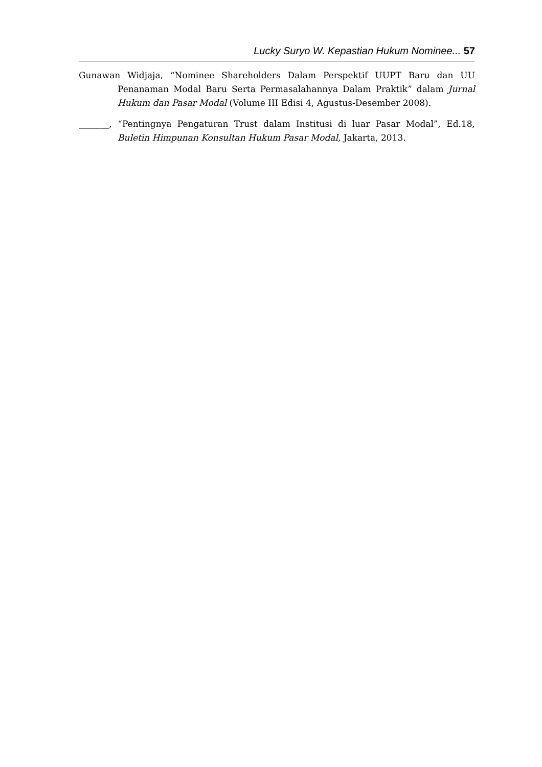Lucky Suryo W. Kepastian Hukum Nominee... 57
Gunawan Widjaja, “Nominee Shareholders Dalam Perspektif UUPT Baru dan UU Penanaman Modal Baru Serta Permasalahannya Dalam Praktik” dalam Jurnal Hukum dan Pasar Modal (Volume III Edisi 4, Agustus-Desember 2008).
_______, “Pentingnya Pengaturan Trust dalam Institusi di luar Pasar Modal”, Ed.18, Buletin Himpunan Konsultan Hukum Pasar Modal, Jakarta, 2013.